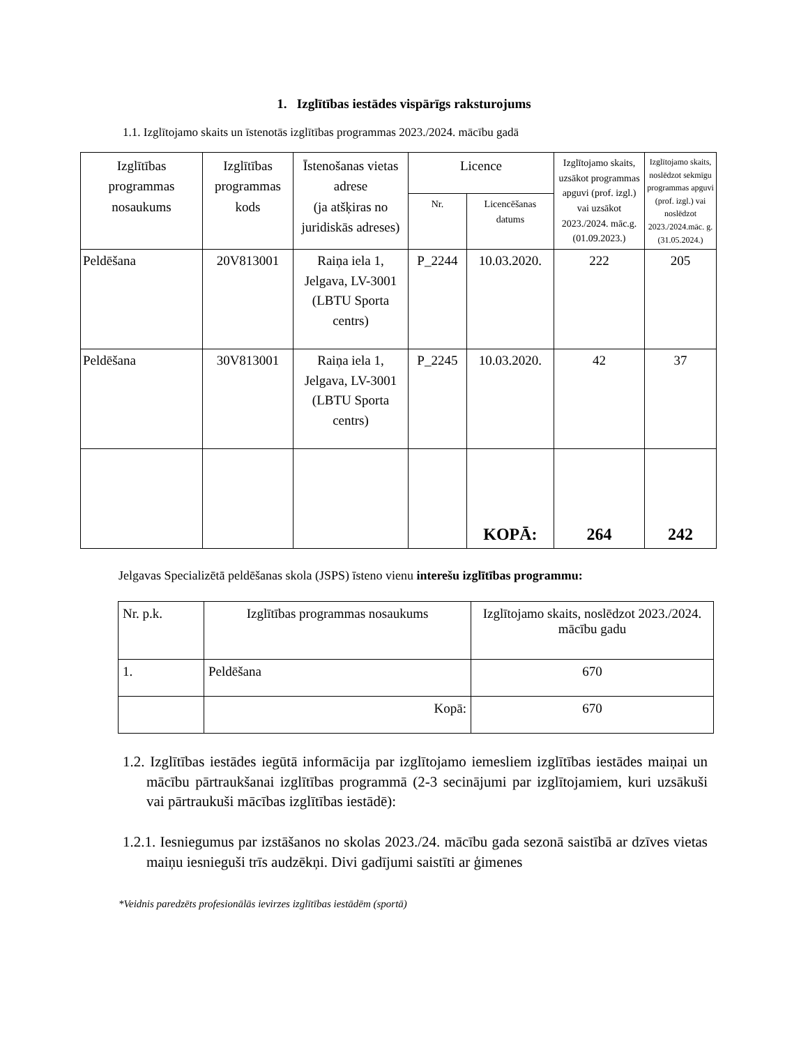1. Izglītības iestādes vispārīgs raksturojums
1.1. Izglītojamo skaits un īstenotās izglītības programmas 2023./2024. mācību gadā
| Izglītības programmas nosaukums | Izglītības programmas kods | Īstenošanas vietas adrese (ja atšķiras no juridiskās adreses) | Licence | | Izglītojamo skaits, uzsākot programmas apguvi (prof. izgl.) vai uzsākot 2023./2024. māc.g. (01.09.2023.) | Izglītojamo skaits, noslēdzot sekmīgu programmas apguvi (prof. izgl.) vai noslēdzot 2023./2024.māc. g. (31.05.2024.) |
| --- | --- | --- | --- | --- | --- | --- |
| | | | Nr. | Licencēšanas datums | | |
| Peldēšana | 20V813001 | Raiņa iela 1, Jelgava, LV-3001 (LBTU Sporta centrs) | P_2244 | 10.03.2020. | 222 | 205 |
| Peldēšana | 30V813001 | Raiņa iela 1, Jelgava, LV-3001 (LBTU Sporta centrs) | P_2245 | 10.03.2020. | 42 | 37 |
| | | | | KOPĀ: | 264 | 242 |
Jelgavas Specializētā peldēšanas skola (JSPS) īsteno vienu interešu izglītības programmu:
| Nr. p.k. | Izglītības programmas nosaukums | Izglītojamo skaits, noslēdzot 2023./2024. mācību gadu |
| 1. | Peldēšana | 670 |
| | Kopā: | 670 |
1.2. Izglītības iestādes iegūtā informācija par izglītojamo iemesliem izglītības iestādes maiņai un mācību pārtraukšanai izglītības programmā (2-3 secinājumi par izglītojamiem, kuri uzsākuši vai pārtraukuši mācības izglītības iestādē):
1.2.1. Iesniegumus par izstāšanos no skolas 2023./24. mācību gada sezonā saistībā ar dzīves vietas maiņu iesnieguši trīs audzēkņi. Divi gadījumi saistīti ar ģimenes
*Veidnis paredzēts profesionālās ievirzes izglītības iestādēm (sportā)